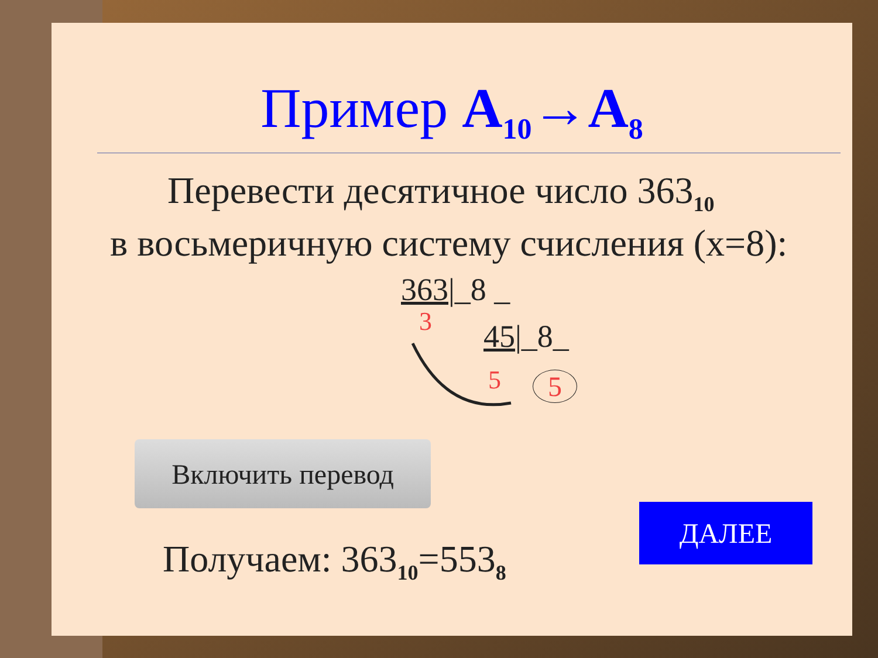Пример А<sub>10</sub>→А<sub>8</sub>
Перевести десятичное число 363<sub>10</sub>
в восьмеричную систему счисления (x=8):
363|_8 _
3 45|_8_
5 5
Включить перевод
Получаем: 363<sub>10</sub>=553<sub>8</sub>
ДАЛЕЕ